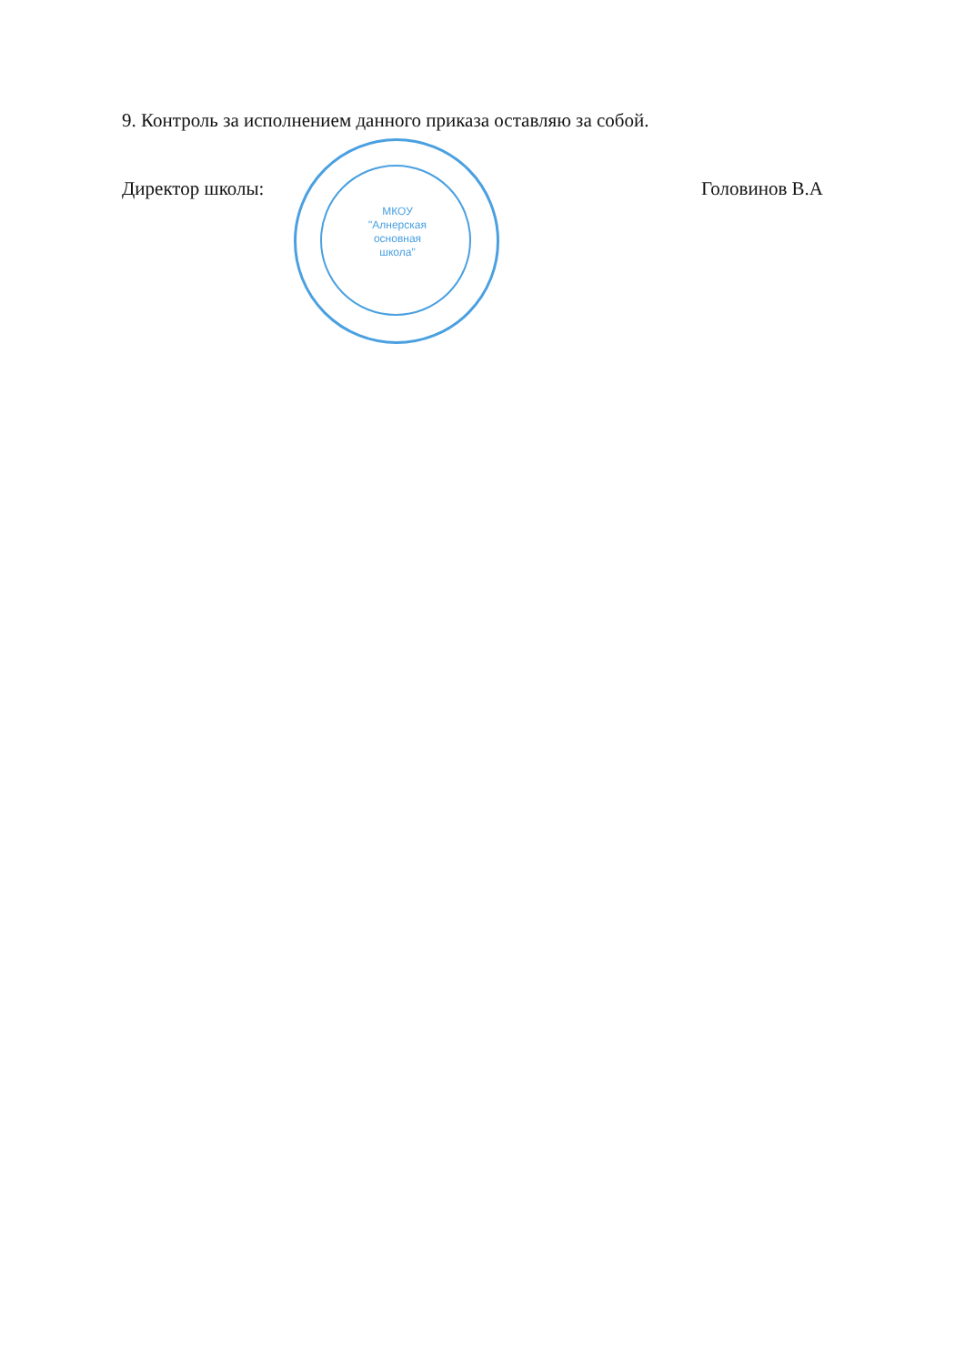9. Контроль за исполнением данного приказа оставляю за собой.
Директор школы: Головинов В.А
МКОУ "Алнерская основная школа"